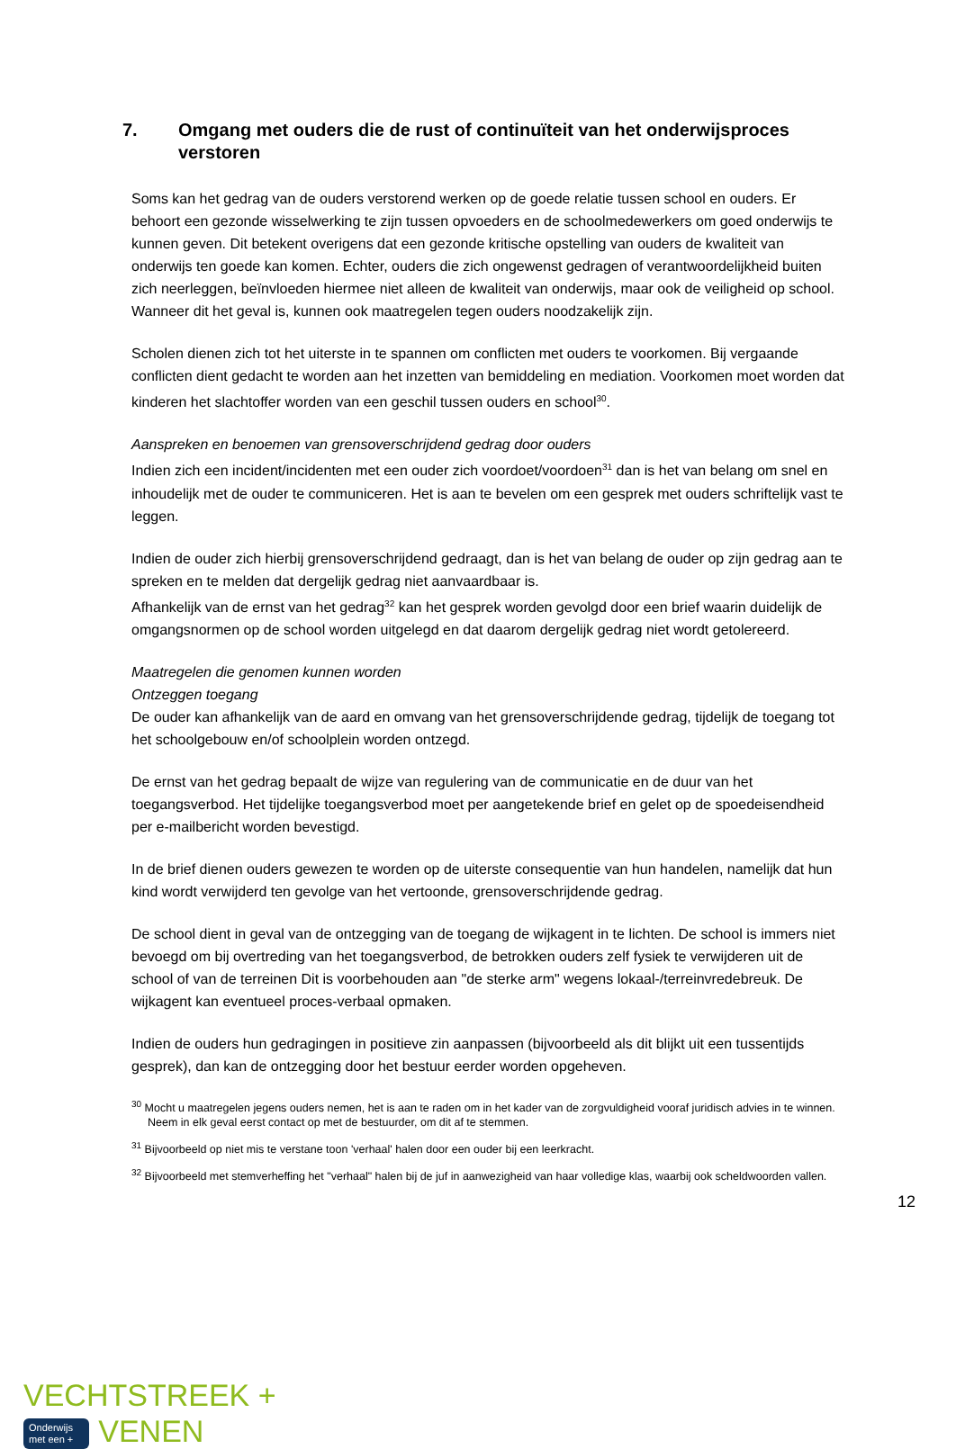7. Omgang met ouders die de rust of continuïteit van het onderwijsproces verstoren
Soms kan het gedrag van de ouders verstorend werken op de goede relatie tussen school en ouders. Er behoort een gezonde wisselwerking te zijn tussen opvoeders en de schoolmedewerkers om goed onderwijs te kunnen geven. Dit betekent overigens dat een gezonde kritische opstelling van ouders de kwaliteit van onderwijs ten goede kan komen. Echter, ouders die zich ongewenst gedragen of verantwoordelijkheid buiten zich neerleggen, beïnvloeden hiermee niet alleen de kwaliteit van onderwijs, maar ook de veiligheid op school. Wanneer dit het geval is, kunnen ook maatregelen tegen ouders noodzakelijk zijn.
Scholen dienen zich tot het uiterste in te spannen om conflicten met ouders te voorkomen. Bij vergaande conflicten dient gedacht te worden aan het inzetten van bemiddeling en mediation. Voorkomen moet worden dat kinderen het slachtoffer worden van een geschil tussen ouders en school<sup>30</sup>.
Aanspreken en benoemen van grensoverschrijdend gedrag door ouders
Indien zich een incident/incidenten met een ouder zich voordoet/voordoen<sup>31</sup> dan is het van belang om snel en inhoudelijk met de ouder te communiceren. Het is aan te bevelen om een gesprek met ouders schriftelijk vast te leggen.
Indien de ouder zich hierbij grensoverschrijdend gedraagt, dan is het van belang de ouder op zijn gedrag aan te spreken en te melden dat dergelijk gedrag niet aanvaardbaar is.
Afhankelijk van de ernst van het gedrag<sup>32</sup> kan het gesprek worden gevolgd door een brief waarin duidelijk de omgangsnormen op de school worden uitgelegd en dat daarom dergelijk gedrag niet wordt getolereerd.
Maatregelen die genomen kunnen worden
Ontzeggen toegang
De ouder kan afhankelijk van de aard en omvang van het grensoverschrijdende gedrag, tijdelijk de toegang tot het schoolgebouw en/of schoolplein worden ontzegd.
De ernst van het gedrag bepaalt de wijze van regulering van de communicatie en de duur van het toegangsverbod. Het tijdelijke toegangsverbod moet per aangetekende brief en gelet op de spoedeisendheid per e-mailbericht worden bevestigd.
In de brief dienen ouders gewezen te worden op de uiterste consequentie van hun handelen, namelijk dat hun kind wordt verwijderd ten gevolge van het vertoonde, grensoverschrijdende gedrag.
De school dient in geval van de ontzegging van de toegang de wijkagent in te lichten. De school is immers niet bevoegd om bij overtreding van het toegangsverbod, de betrokken ouders zelf fysiek te verwijderen uit de school of van de terreinen Dit is voorbehouden aan "de sterke arm" wegens lokaal-/terreinvredebreuk. De wijkagent kan eventueel proces-verbaal opmaken.
Indien de ouders hun gedragingen in positieve zin aanpassen (bijvoorbeeld als dit blijkt uit een tussentijds gesprek), dan kan de ontzegging door het bestuur eerder worden opgeheven.
<sup>30</sup> Mocht u maatregelen jegens ouders nemen, het is aan te raden om in het kader van de zorgvuldigheid vooraf juridisch advies in te winnen. Neem in elk geval eerst contact op met de bestuurder, om dit af te stemmen.
<sup>31</sup> Bijvoorbeeld op niet mis te verstane toon 'verhaal' halen door een ouder bij een leerkracht.
<sup>32</sup> Bijvoorbeeld met stemverheffing het "verhaal" halen bij de juf in aanwezigheid van haar volledige klas, waarbij ook scheldwoorden vallen.
12
VECHTSTREEK +
Onderwijs
met een + VENEN